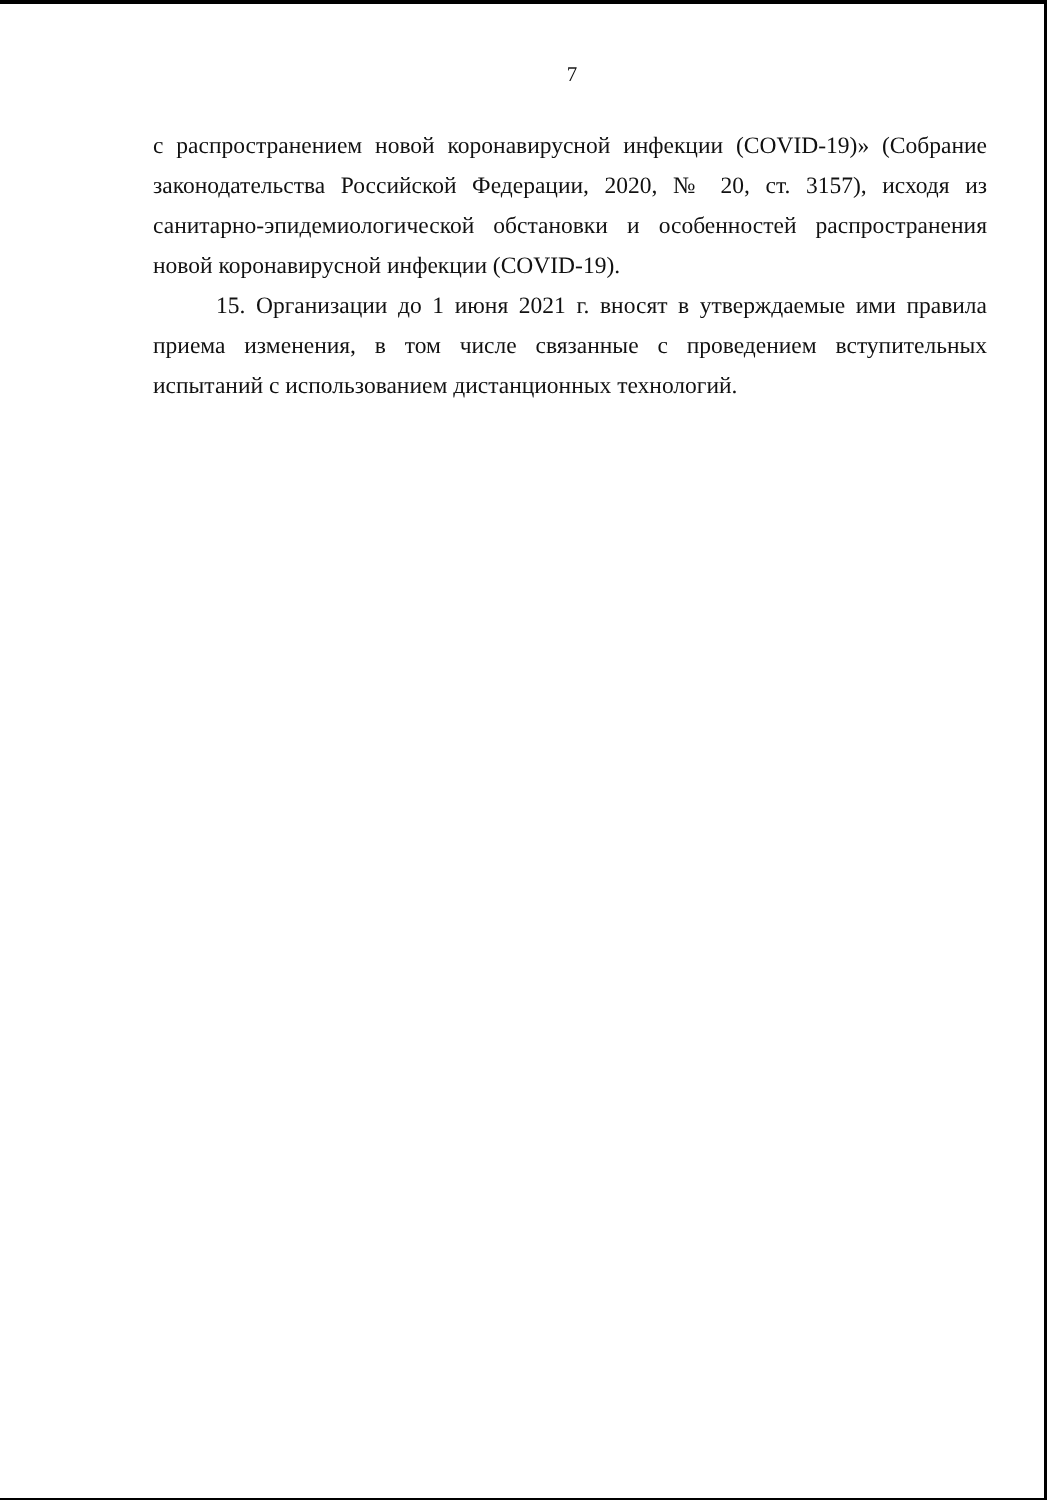7
с распространением новой коронавирусной инфекции (COVID-19)» (Собрание законодательства Российской Федерации, 2020, № 20, ст. 3157), исходя из санитарно-эпидемиологической обстановки и особенностей распространения новой коронавирусной инфекции (COVID-19).
15. Организации до 1 июня 2021 г. вносят в утверждаемые ими правила приема изменения, в том числе связанные с проведением вступительных испытаний с использованием дистанционных технологий.